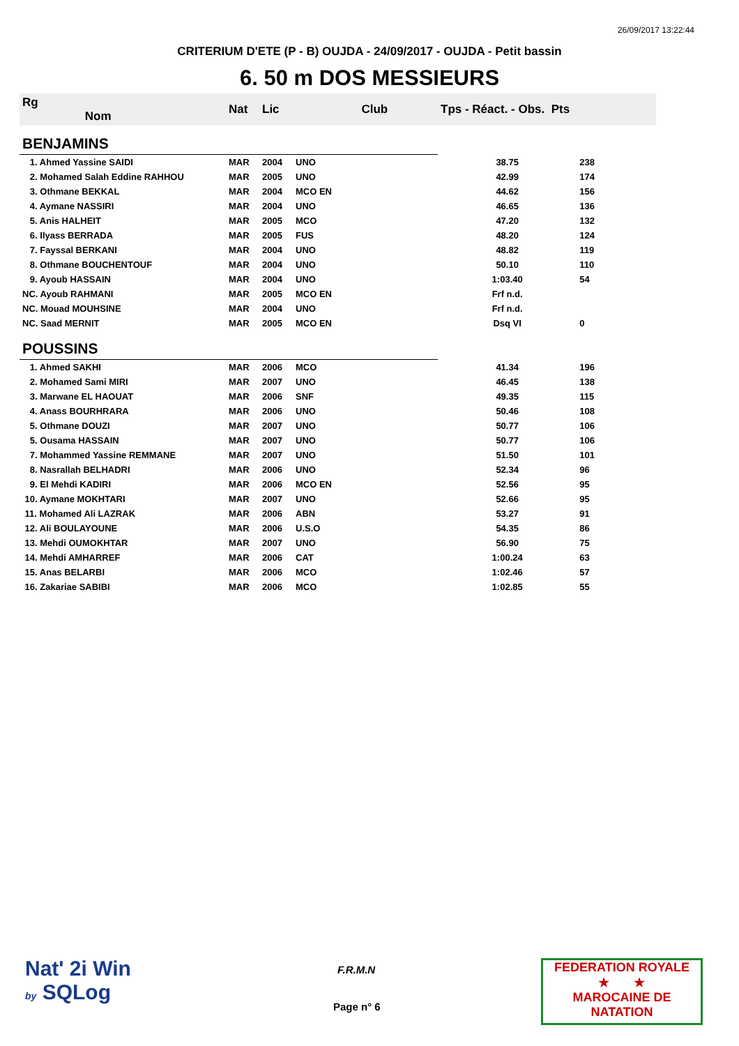26/09/2017 13:22:44
CRITERIUM D'ETE (P - B) OUJDA - 24/09/2017 - OUJDA - Petit bassin
6. 50 m DOS MESSIEURS
| Rg Nom | | Nat | Lic | Club | Tps - Réact. - Obs. Pts | |
| --- | --- | --- | --- | --- | --- | --- |
| BENJAMINS | | | | | | |
| 1. Ahmed Yassine SAIDI | | MAR | 2004 | UNO | 38.75 | 238 |
| 2. Mohamed Salah Eddine RAHHOU | | MAR | 2005 | UNO | 42.99 | 174 |
| 3. Othmane BEKKAL | | MAR | 2004 | MCO EN | 44.62 | 156 |
| 4. Aymane NASSIRI | | MAR | 2004 | UNO | 46.65 | 136 |
| 5. Anis HALHEIT | | MAR | 2005 | MCO | 47.20 | 132 |
| 6. Ilyass BERRADA | | MAR | 2005 | FUS | 48.20 | 124 |
| 7. Fayssal BERKANI | | MAR | 2004 | UNO | 48.82 | 119 |
| 8. Othmane BOUCHENTOUF | | MAR | 2004 | UNO | 50.10 | 110 |
| 9. Ayoub HASSAIN | | MAR | 2004 | UNO | 1:03.40 | 54 |
| NC. Ayoub RAHMANI | | MAR | 2005 | MCO EN | Frf n.d. | |
| NC. Mouad MOUHSINE | | MAR | 2004 | UNO | Frf n.d. | |
| NC. Saad MERNIT | | MAR | 2005 | MCO EN | Dsq VI | 0 |
| POUSSINS | | | | | | |
| 1. Ahmed SAKHI | | MAR | 2006 | MCO | 41.34 | 196 |
| 2. Mohamed Sami MIRI | | MAR | 2007 | UNO | 46.45 | 138 |
| 3. Marwane EL HAOUAT | | MAR | 2006 | SNF | 49.35 | 115 |
| 4. Anass BOURHRARA | | MAR | 2006 | UNO | 50.46 | 108 |
| 5. Othmane DOUZI | | MAR | 2007 | UNO | 50.77 | 106 |
| 5. Ousama HASSAIN | | MAR | 2007 | UNO | 50.77 | 106 |
| 7. Mohammed Yassine REMMANE | | MAR | 2007 | UNO | 51.50 | 101 |
| 8. Nasrallah BELHADRI | | MAR | 2006 | UNO | 52.34 | 96 |
| 9. El Mehdi KADIRI | | MAR | 2006 | MCO EN | 52.56 | 95 |
| 10. Aymane MOKHTARI | | MAR | 2007 | UNO | 52.66 | 95 |
| 11. Mohamed Ali LAZRAK | | MAR | 2006 | ABN | 53.27 | 91 |
| 12. Ali BOULAYOUNE | | MAR | 2006 | U.S.O | 54.35 | 86 |
| 13. Mehdi OUMOKHTAR | | MAR | 2007 | UNO | 56.90 | 75 |
| 14. Mehdi AMHARREF | | MAR | 2006 | CAT | 1:00.24 | 63 |
| 15. Anas BELARBI | | MAR | 2006 | MCO | 1:02.46 | 57 |
| 16. Zakariae SABIBI | | MAR | 2006 | MCO | 1:02.85 | 55 |
Nat' 2i Win
by SQLog
F.R.M.N
Page n° 6
FEDERATION ROYALE
★ ★
MAROCAINE DE NATATION